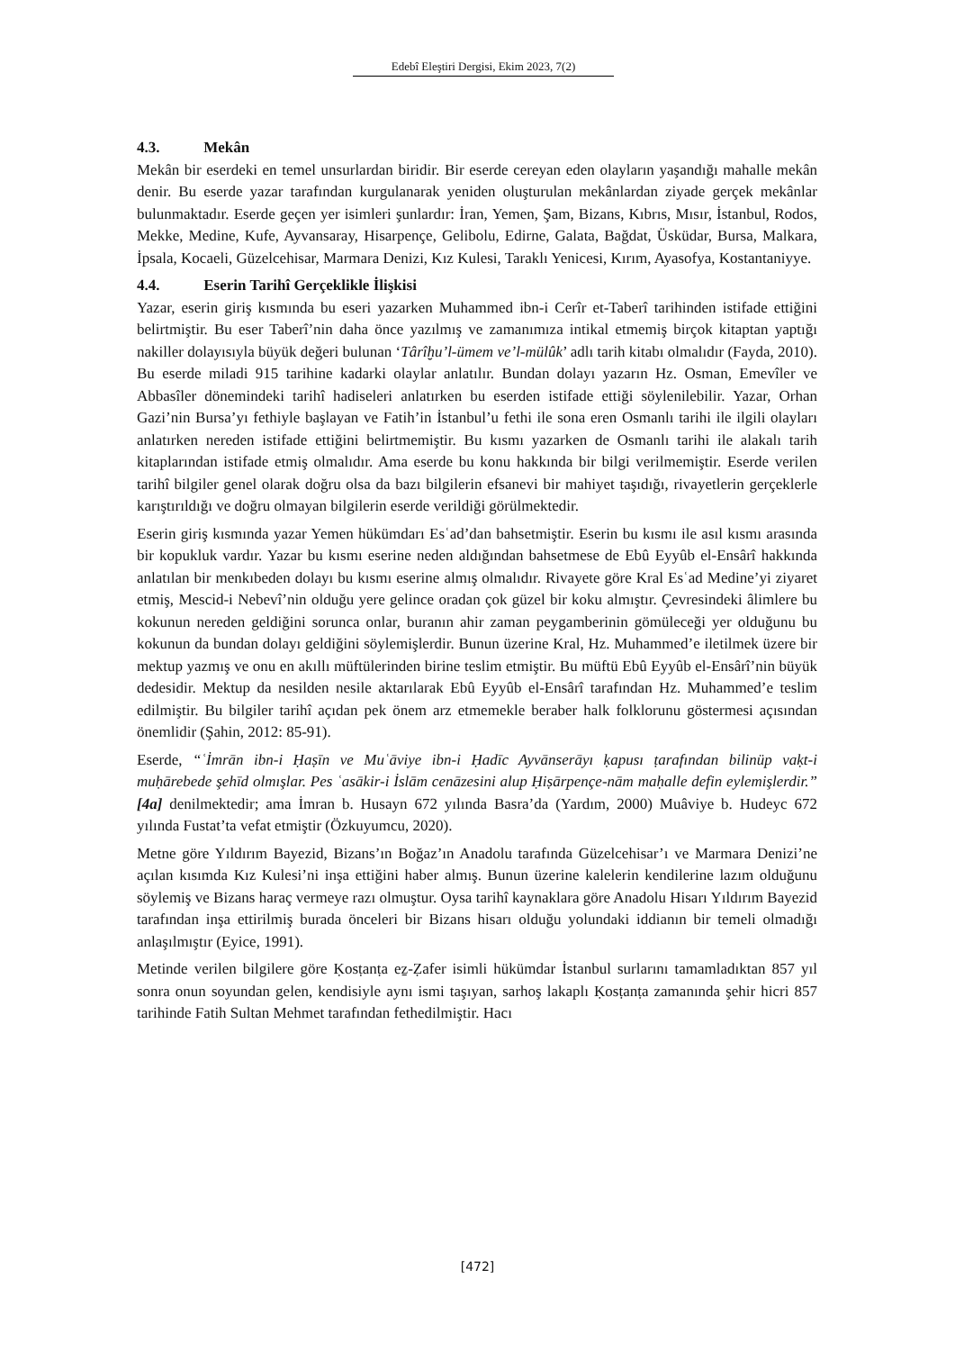Edebî Eleştiri Dergisi, Ekim 2023, 7(2)
4.3. Mekân
Mekân bir eserdeki en temel unsurlardan biridir. Bir eserde cereyan eden olayların yaşandığı mahalle mekân denir. Bu eserde yazar tarafından kurgulanarak yeniden oluşturulan mekânlardan ziyade gerçek mekânlar bulunmaktadır. Eserde geçen yer isimleri şunlardır: İran, Yemen, Şam, Bizans, Kıbrıs, Mısır, İstanbul, Rodos, Mekke, Medine, Kufe, Ayvansaray, Hisarpençe, Gelibolu, Edirne, Galata, Bağdat, Üsküdar, Bursa, Malkara, İpsala, Kocaeli, Güzelcehisar, Marmara Denizi, Kız Kulesi, Taraklı Yenicesi, Kırım, Ayasofya, Kostantaniyye.
4.4. Eserin Tarihî Gerçeklikle İlişkisi
Yazar, eserin giriş kısmında bu eseri yazarken Muhammed ibn-i Cerîr et-Taberî tarihinden istifade ettiğini belirtmiştir. Bu eser Taberî’nin daha önce yazılmış ve zamanımıza intikal etmemiş birçok kitaptan yaptığı nakiller dolayısıyla büyük değeri bulunan ‘Târîḫu’l-ümem ve’l-mülûk’ adlı tarih kitabı olmalıdır (Fayda, 2010). Bu eserde miladi 915 tarihine kadarki olaylar anlatılır. Bundan dolayı yazarın Hz. Osman, Emevîler ve Abbasîler dönemindeki tarihî hadiseleri anlatırken bu eserden istifade ettiği söylenilebilir. Yazar, Orhan Gazi’nin Bursa’yı fethiyle başlayan ve Fatih’in İstanbul’u fethi ile sona eren Osmanlı tarihi ile ilgili olayları anlatırken nereden istifade ettiğini belirtmemiştir. Bu kısmı yazarken de Osmanlı tarihi ile alakalı tarih kitaplarından istifade etmiş olmalıdır. Ama eserde bu konu hakkında bir bilgi verilmemiştir. Eserde verilen tarihî bilgiler genel olarak doğru olsa da bazı bilgilerin efsanevi bir mahiyet taşıdığı, rivayetlerin gerçeklerle karıştırıldığı ve doğru olmayan bilgilerin eserde verildiği görülmektedir.
Eserin giriş kısmında yazar Yemen hükümdarı Esʿad’dan bahsetmiştir. Eserin bu kısmı ile asıl kısmı arasında bir kopukluk vardır. Yazar bu kısmı eserine neden aldığından bahsetmese de Ebû Eyyûb el-Ensârî hakkında anlatılan bir menkıbeden dolayı bu kısmı eserine almış olmalıdır. Rivayete göre Kral Esʿad Medine’yi ziyaret etmiş, Mescid-i Nebevî’nin olduğu yere gelince oradan çok güzel bir koku almıştır. Çevresindeki âlimlere bu kokunun nereden geldiğini sorunca onlar, buranın ahir zaman peygamberinin gömüleceği yer olduğunu bu kokunun da bundan dolayı geldiğini söylemişlerdir. Bunun üzerine Kral, Hz. Muhammed’e iletilmek üzere bir mektup yazmış ve onu en akıllı müftülerinden birine teslim etmiştir. Bu müftü Ebû Eyyûb el-Ensârî’nin büyük dedesidir. Mektup da nesilden nesile aktarılarak Ebû Eyyûb el-Ensârî tarafından Hz. Muhammed’e teslim edilmiştir. Bu bilgiler tarihî açıdan pek önem arz etmemekle beraber halk folklorunu göstermesi açısından önemlidir (Şahin, 2012: 85-91).
Eserde, “ʿİmrān ibn-i Ḥaṣīn ve Muʿāviye ibn-i Ḥadīc Ayvānserāyı ḳapusı ṭarafından bilinüp vaḳt-i muḥārebede şehīd olmışlar. Pes ʿasākir-i İslām cenāzesini alup Ḥiṣārpençe-nām maḥalle defin eylemişlerdir.” [4a] denilmektedir; ama İmran b. Husayn 672 yılında Basra’da (Yardım, 2000) Muâviye b. Hudeyc 672 yılında Fustat’ta vefat etmiştir (Özkuyumcu, 2020).
Metne göre Yıldırım Bayezid, Bizans’ın Boğaz’ın Anadolu tarafında Güzelcehisar’ı ve Marmara Denizi’ne açılan kısımda Kız Kulesi’ni inşa ettiğini haber almış. Bunun üzerine kalelerin kendilerine lazım olduğunu söylemiş ve Bizans haraç vermeye razı olmuştur. Oysa tarihî kaynaklara göre Anadolu Hisarı Yıldırım Bayezid tarafından inşa ettirilmiş burada önceleri bir Bizans hisarı olduğu yolundaki iddianın bir temeli olmadığı anlaşılmıştır (Eyice, 1991).
Metinde verilen bilgilere göre Ḳosṭanṭa eẕ-Ẓafer isimli hükümdar İstanbul surlarını tamamladıktan 857 yıl sonra onun soyundan gelen, kendisiyle aynı ismi taşıyan, sarhoş lakaplı Ḳosṭanṭa zamanında şehir hicri 857 tarihinde Fatih Sultan Mehmet tarafından fethedilmiştir. Hacı
[472]